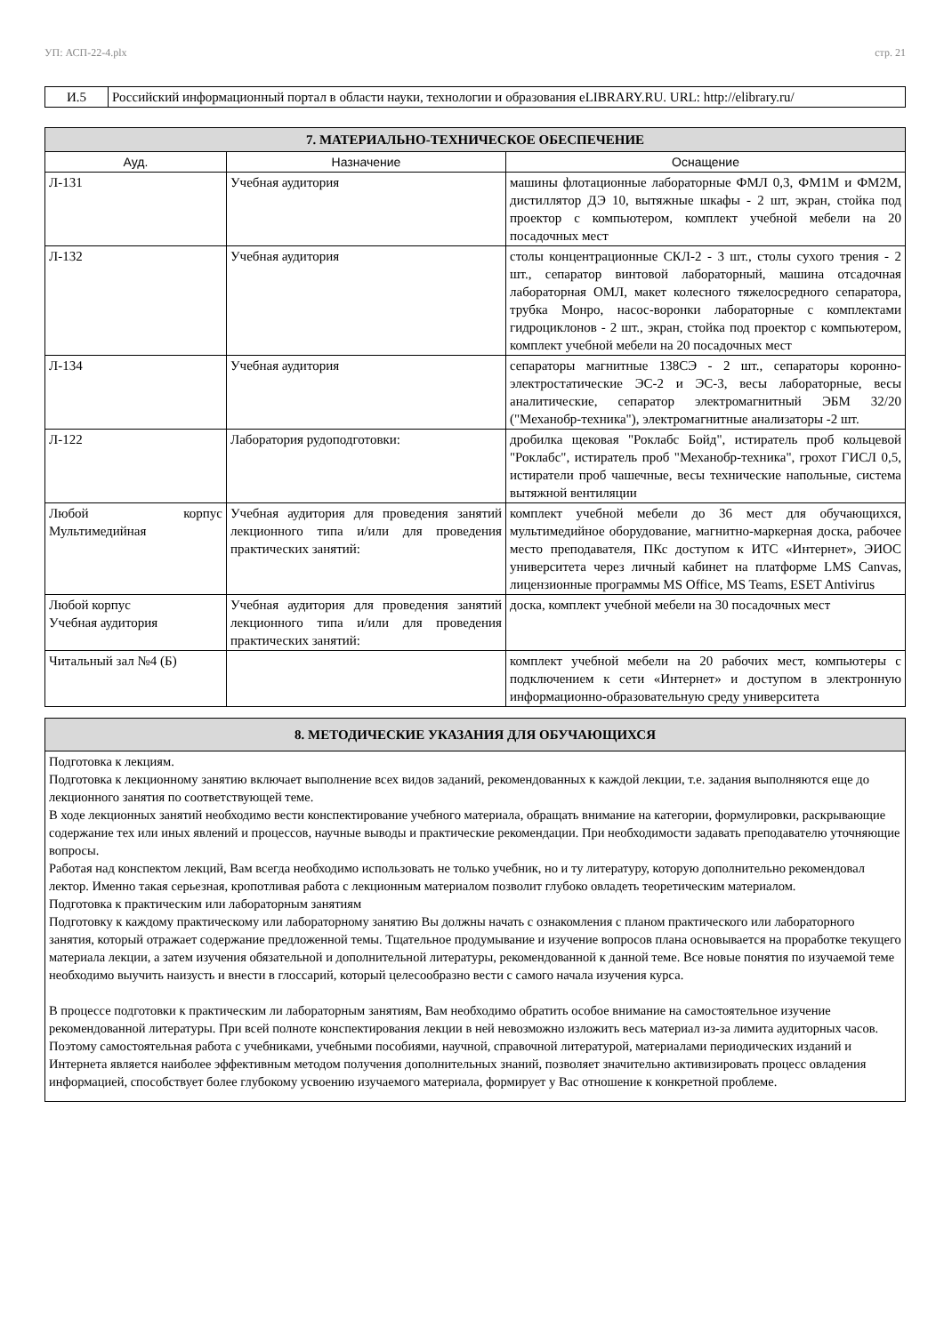УП: АСП-22-4.plx стр. 21
| И.5 | Российский информационный портал в области науки, технологии и образования eLIBRARY.RU. URL: http://elibrary.ru/ |
| 7. МАТЕРИАЛЬНО-ТЕХНИЧЕСКОЕ ОБЕСПЕЧЕНИЕ | | |
| Ауд. | Назначение | Оснащение |
| Л-131 | Учебная аудитория | машины флотационные лабораторные ФМЛ 0,3, ФМ1М и ФМ2М, дистиллятор ДЭ 10, вытяжные шкафы - 2 шт, экран, стойка под проектор с компьютером, комплект учебной мебели на 20 посадочных мест |
| Л-132 | Учебная аудитория | столы концентрационные СКЛ-2 - 3 шт., столы сухого трения - 2 шт., сепаратор винтовой лабораторный, машина отсадочная лабораторная ОМЛ, макет колесного тяжелосредного сепаратора, трубка Монро, насос-воронки лабораторные с комплектами гидроциклонов - 2 шт., экран, стойка под проектор с компьютером, комплект учебной мебели на 20 посадочных мест |
| Л-134 | Учебная аудитория | сепараторы магнитные 138СЭ - 2 шт., сепараторы коронно-электростатические ЭС-2 и ЭС-3, весы лабораторные, весы аналитические, сепаратор электромагнитный ЭБМ 32/20 ("Механобр-техника"), электромагнитные анализаторы -2 шт. |
| Л-122 | Лаборатория рудоподготовки: | дробилка щековая "Роклабс Бойд", истиратель проб кольцевой "Роклабс", истиратель проб "Механобр-техника", грохот ГИСЛ 0,5, истиратели проб чашечные, весы технические напольные, система вытяжной вентиляции |
| Любой корпус Мультимедийная | Учебная аудитория для проведения занятий лекционного типа и/или для проведения практических занятий: | комплект учебной мебели до 36 мест для обучающихся, мультимедийное оборудование, магнитно-маркерная доска, рабочее место преподавателя, ПКс доступом к ИТС «Интернет», ЭИОС университета через личный кабинет на платформе LMS Canvas, лицензионные программы MS Office, MS Teams, ESET Antivirus |
| Любой корпус Учебная аудитория | Учебная аудитория для проведения занятий лекционного типа и/или для проведения практических занятий: | доска, комплект учебной мебели на 30 посадочных мест |
| Читальный зал №4 (Б) | | комплект учебной мебели на 20 рабочих мест, компьютеры с подключением к сети «Интернет» и доступом в электронную информационно-образовательную среду университета |
| 8. МЕТОДИЧЕСКИЕ УКАЗАНИЯ ДЛЯ ОБУЧАЮЩИХСЯ |
| Подготовка к лекциям. Подготовка к лекционному занятию включает выполнение всех видов заданий, рекомендованных к каждой лекции, т.е. задания выполняются еще до лекционного занятия по соответствующей теме. В ходе лекционных занятий необходимо вести конспектирование учебного материала, обращать внимание на категории, формулировки, раскрывающие содержание тех или иных явлений и процессов, научные выводы и практические рекомендации. При необходимости задавать преподавателю уточняющие вопросы. Работая над конспектом лекций, Вам всегда необходимо использовать не только учебник, но и ту литературу, которую дополнительно рекомендовал лектор. Именно такая серьезная, кропотливая работа с лекционным материалом позволит глубоко овладеть теоретическим материалом. Подготовка к практическим или лабораторным занятиям Подготовку к каждому практическому или лабораторному занятию Вы должны начать с ознакомления с планом практического или лабораторного занятия, который отражает содержание предложенной темы. Тщательное продумывание и изучение вопросов плана основывается на проработке текущего материала лекции, а затем изучения обязательной и дополнительной литературы, рекомендованной к данной теме. Все новые понятия по изучаемой теме необходимо выучить наизусть и внести в глоссарий, который целесообразно вести с самого начала изучения курса. В процессе подготовки к практическим ли лабораторным занятиям, Вам необходимо обратить особое внимание на самостоятельное изучение рекомендованной литературы. При всей полноте конспектирования лекции в ней невозможно изложить весь материал из-за лимита аудиторных часов. Поэтому самостоятельная работа с учебниками, учебными пособиями, научной, справочной литературой, материалами периодических изданий и Интернета является наиболее эффективным методом получения дополнительных знаний, позволяет значительно активизировать процесс овладения информацией, способствует более глубокому усвоению изучаемого материала, формирует у Вас отношение к конкретной проблеме. |